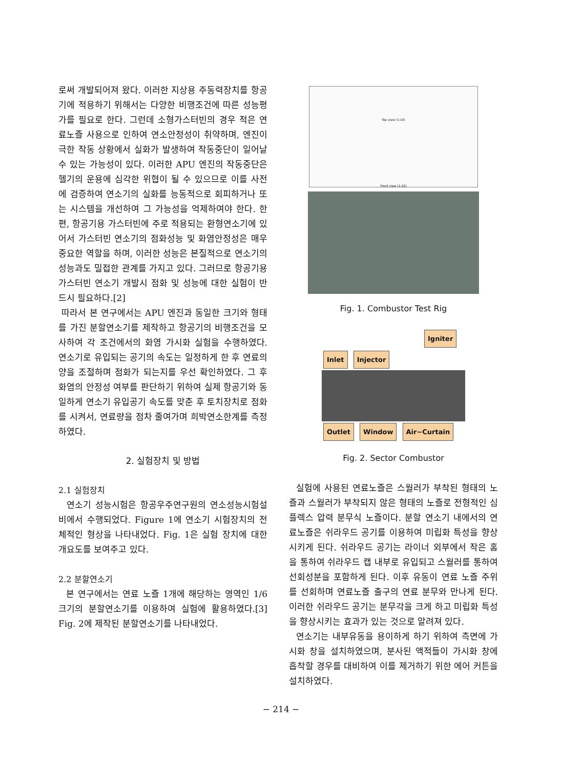로써 개발되어져 왔다. 이러한 지상용 주동력장치를 항공기에 적용하기 위해서는 다양한 비행조건에 따른 성능평가를 필요로 한다. 그런데 소형가스터빈의 경우 적은 연료노즐 사용으로 인하여 연소안정성이 취약하며, 엔진이 극한 작동 상황에서 실화가 발생하여 작동중단이 일어날 수 있는 가능성이 있다. 이러한 APU 엔진의 작동중단은 헬기의 운용에 심각한 위협이 될 수 있으므로 이를 사전에 검증하여 연소기의 실화를 능동적으로 회피하거나 또는 시스템을 개선하여 그 가능성을 억제하여야 한다. 한편, 항공기용 가스터빈에 주로 적용되는 환형연소기에 있어서 가스터빈 연소기의 점화성능 및 화염안정성은 매우 중요한 역할을 하며, 이러한 성능은 본질적으로 연소기의 성능과도 밀접한 관계를 가지고 있다. 그러므로 항공기용 가스터빈 연소기 개발시 점화 및 성능에 대한 실험이 반드시 필요하다.[2]
따라서 본 연구에서는 APU 엔진과 동일한 크기와 형태를 가진 분할연소기를 제작하고 항공기의 비행조건을 모사하여 각 조건에서의 화염 가시화 실험을 수행하였다. 연소기로 유입되는 공기의 속도는 일정하게 한 후 연료의 양을 조절하며 점화가 되는지를 우선 확인하였다. 그 후 화염의 안정성 여부를 판단하기 위하여 실제 항공기와 동일하게 연소기 유입공기 속도를 맞춘 후 토치장치로 점화를 시켜서, 연료량을 점차 줄여가며 희박연소한계를 측정하였다.
2. 실험장치 및 방법
2.1 실험장치
연소기 성능시험은 항공우주연구원의 연소성능시험설비에서 수행되었다. Figure 1에 연소기 시험장치의 전체적인 형상을 나타내었다. Fig. 1은 실험 장치에 대한 개요도를 보여주고 있다.
2.2 분할연소기
본 연구에서는 연료 노즐 1개에 해당하는 영역인 1/6 크기의 분할연소기를 이용하여 실험에 활용하였다.[3] Fig. 2에 제작된 분할연소기를 나타내었다.
Top view (1:10)
Front view (1:10)
Fig. 1. Combustor Test Rig
Igniter
Inlet Injector
Outlet Window Air−Curtain
Fig. 2. Sector Combustor
실험에 사용된 연료노즐은 스월러가 부착된 형태의 노즐과 스월러가 부착되지 않은 형태의 노즐로 전형적인 심플렉스 압력 분무식 노즐이다. 분할 연소기 내에서의 연료노즐은 쉬라우드 공기를 이용하여 미립화 특성을 향상시키게 된다. 쉬라우드 공기는 라이너 외부에서 작은 홈을 통하여 쉬라우드 캡 내부로 유입되고 스월러를 통하여 선회성분을 포함하게 된다. 이후 유동이 연료 노즐 주위를 선회하며 연료노즐 출구의 연료 분무와 만나게 된다. 이러한 쉬라우드 공기는 분무각을 크게 하고 미립화 특성을 향상시키는 효과가 있는 것으로 알려져 있다.
연소기는 내부유동을 용이하게 하기 위하여 측면에 가시화 창을 설치하였으며, 분사된 액적들이 가시화 창에 흡착할 경우를 대비하여 이를 제거하기 위한 에어 커튼을 설치하였다.
− 214 −